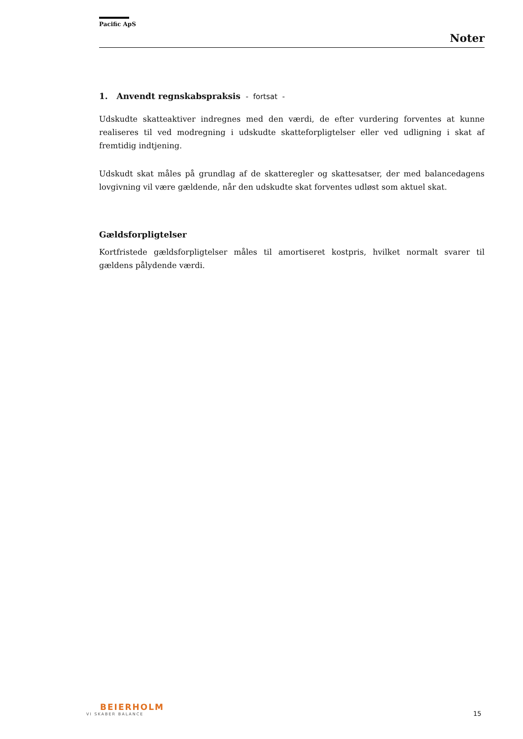Pacific ApS
Noter
1. Anvendt regnskabspraksis - fortsat -
Udskudte skatteaktiver indregnes med den værdi, de efter vurdering forventes at kunne realiseres til ved modregning i udskudte skatteforpligtelser eller ved udligning i skat af fremtidig indtjening.
Udskudt skat måles på grundlag af de skatteregler og skattesatser, der med balancedagens lovgivning vil være gældende, når den udskudte skat forventes udløst som aktuel skat.
Gældsforpligtelser
Kortfristede gældsforpligtelser måles til amortiseret kostpris, hvilket normalt svarer til gældens pålydende værdi.
BEIERHOLM
VI SKABER BALANCE
15